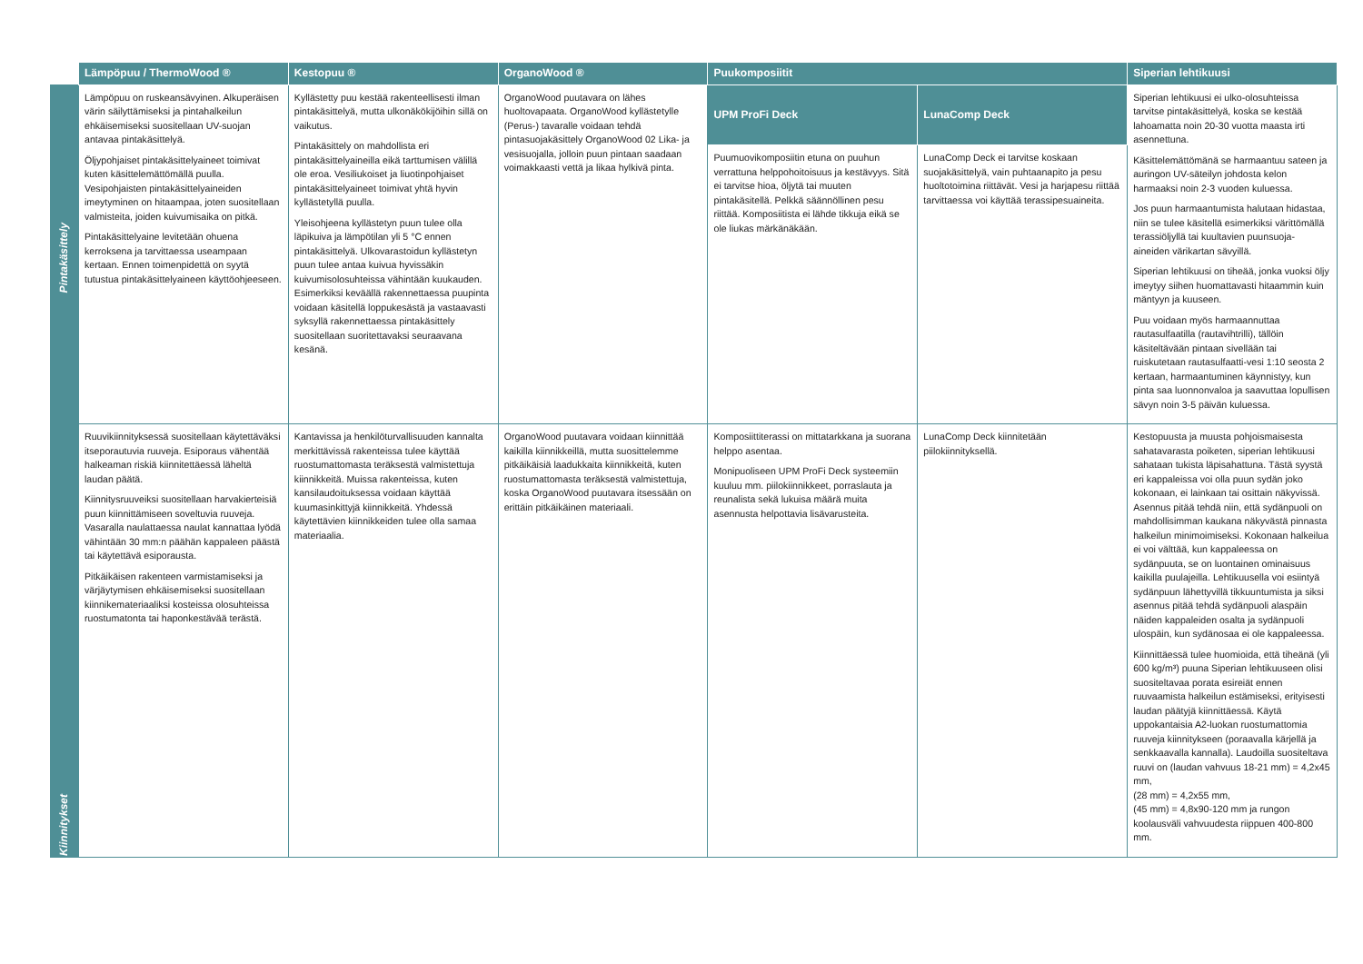| | Lämpöpuu / ThermoWood ® | Kestopuu ® | OrganoWood ® | Puukomposiitit | | Siperian lehtikuusi |
| Pintakäsittely | Lämpöpuu on ruskeansävyinen. Alkuperäisen värin säilyttämiseksi ja pintahalkeilun ehkäisemiseksi suositellaan UV-suojan antavaa pintakäsittelyä. Öljypohjaiset pintakäsittelyaineet toimivat kuten käsittelemättömällä puulla. Vesipohjaisten pintakäsittelyaineiden imeytyminen on hitaampaa, joten suositellaan valmisteita, joiden kuivumisaika on pitkä. Pintakäsittelyaine levitetään ohuena kerroksena ja tarvittaessa useampaan kertaan. Ennen toimenpidettä on syytä tutustua pintakäsittelyaineen käyttöohjeeseen. | Kyllästetty puu kestää rakenteellisesti ilman pintakäsittelyä, mutta ulkonäkökijöihin sillä on vaikutus. Pintakäsittely on mahdollista eri pintakäsittelyaineilla eikä tarttumisen välillä ole eroa. Vesiliukoiset ja liuotinpohjaiset pintakäsittelyaineet toimivat yhtä hyvin kyllästetyllä puulla. Yleisohjeena kyllästetyn puun tulee olla läpikuiva ja lämpötilan yli 5 °C ennen pintakäsittelyä. Ulkovarastoidun kyllästetyn puun tulee antaa kuivua hyvissäkin kuivumisolosuhteissa vähintään kuukauden. Esimerkiksi keväällä rakennettaessa puupinta voidaan käsitellä loppukesästä ja vastaavasti syksyllä rakennettaessa pintakäsittely suositellaan suoritettavaksi seuraavana kesänä. | OrganoWood puutavara on lähes huoltovapaata. OrganoWood kyllästetylle (Perus-) tavaralle voidaan tehdä pintasuojakäsittely OrganoWood 02 Lika- ja vesisuojalla, jolloin puun pintaan saadaan voimakkaasti vettä ja likaa hylkivä pinta. | UPM ProFi Deck | LunaComp Deck | Siperian lehtikuusi ei ulko-olosuhteissa tarvitse pintakäsittelyä, koska se kestää lahoamatta noin 20-30 vuotta maasta irti asennettuna. Käsittelemättömänä se harmaantuu sateen ja auringon UV-säteilyn johdosta kelon harmaaksi noin 2-3 vuoden kuluessa. Jos puun harmaantumista halutaan hidastaa, niin se tulee käsitellä esimerkiksi värittömällä terassiöljyllä tai kuultavien puunsuoja-aineiden värikartan sävyillä. Siperian lehtikuusi on tiheää, jonka vuoksi öljy imeytyy siihen huomattavasti hitaammin kuin mäntyyn ja kuuseen. Puu voidaan myös harmaannuttaa rautasulfaatilla (rautavihtrilli), tällöin käsiteltävään pintaan sivellään tai ruiskutetaan rautasulfaatti-vesi 1:10 seosta 2 kertaan, harmaantuminen käynnistyy, kun pinta saa luonnonvaloa ja saavuttaa lopullisen sävyn noin 3-5 päivän kuluessa. |
| | | | | Puumuovikomposiitin etuna on puuhun verrattuna helppohoitoisuus ja kestävyys. Sitä ei tarvitse hioa, öljytä tai muuten pintakäsitellä. Pelkkä säännöllinen pesu riittää. Komposiitista ei lähde tikkuja eikä se ole liukas märkänäkään. | LunaComp Deck ei tarvitse koskaan suojakäsittelyä, vain puhtaanapito ja pesu huoltotoimina riittävät. Vesi ja harjapesu riittää tarvittaessa voi käyttää terassipesuaineita. | |
| Kiinnitykset | Ruuvikiinnityksessä suositellaan käytettäväksi itseporautuvia ruuveja. Esiporaus vähentää halkeaman riskiä kiinnitettäessä läheltä laudan päätä. Kiinnitysruuveiksi suositellaan harvakierteisiä puun kiinnittämiseen soveltuvia ruuveja. Vasaralla naulattaessa naulat kannattaa lyödä vähintään 30 mm:n päähän kappaleen päästä tai käytettävä esiporausta. Pitkäikäisen rakenteen varmistamiseksi ja värjäytymisen ehkäisemiseksi suositellaan kiinnikemateriaaliksi kosteissa olosuhteissa ruostumatonta tai haponkestävää terästä. | Kantavissa ja henkilöturvallisuuden kannalta merkittävissä rakenteissa tulee käyttää ruostumattomasta teräksestä valmistettuja kiinnikkeitä. Muissa rakenteissa, kuten kansilaudoituksessa voidaan käyttää kuumasinkittyjä kiinnikkeitä. Yhdessä käytettävien kiinnikkeiden tulee olla samaa materiaalia. | OrganoWood puutavara voidaan kiinnittää kaikilla kiinnikkeillä, mutta suosittelemme pitkäikäisiä laadukkaita kiinnikkeitä, kuten ruostumattomasta teräksestä valmistettuja, koska OrganoWood puutavara itsessään on erittäin pitkäikäinen materiaali. | Komposiittiterassi on mittatarkkana ja suorana helppo asentaa. Monipuoliseen UPM ProFi Deck systeemiin kuuluu mm. piilokiinnikkeet, porraslauta ja reunalista sekä lukuisa määrä muita asennusta helpottavia lisävarusteita. | LunaComp Deck kiinnitetään piilokiinnityksellä. | Kestopuusta ja muusta pohjoismaisesta sahatavarasta poiketen, siperian lehtikuusi sahataan tukista läpisahattuna. Tästä syystä eri kappaleissa voi olla puun sydän joko kokonaan, ei lainkaan tai osittain näkyvissä. Asennus pitää tehdä niin, että sydänpuoli on mahdollisimman kaukana näkyvästä pinnasta halkeilun minimoimiseksi. Kokonaan halkeilua ei voi välttää, kun kappaleessa on sydänpuuta, se on luontainen ominaisuus kaikilla puulajeilla. Lehtikuusella voi esiintyä sydänpuun lähettyvillä tikkuuntumista ja siksi asennus pitää tehdä sydänpuoli alaspäin näiden kappaleiden osalta ja sydänpuoli ulospäin, kun sydänosaa ei ole kappaleessa. Kiinnittäessä tulee huomioida, että tiheänä (yli 600 kg/m³) puuna Siperian lehtikuuseen olisi suositeltavaa porata esireiät ennen ruuvaamista halkeilun estämiseksi, erityisesti laudan päätyjä kiinnittäessä. Käytä uppokantaisia A2-luokan ruostumattomia ruuveja kiinnitykseen (poraavalla kärjellä ja senkkaavalla kannalla). Laudoilla suositeltava ruuvi on (laudan vahvuus 18-21 mm) = 4,2x45 mm, (28 mm) = 4,2x55 mm, (45 mm) = 4,8x90-120 mm ja rungon koolausväli vahvuudesta riippuen 400-800 mm. |